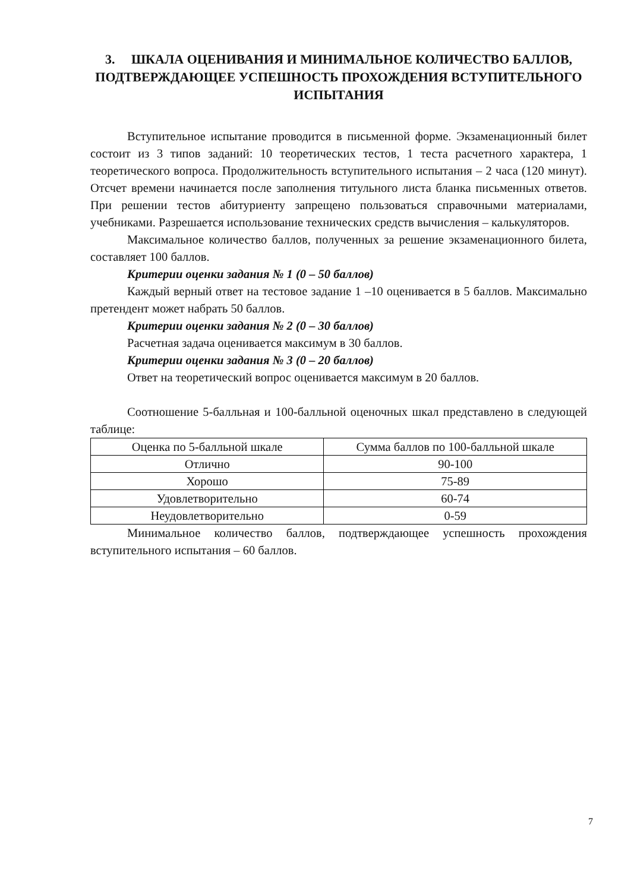3. ШКАЛА ОЦЕНИВАНИЯ И МИНИМАЛЬНОЕ КОЛИЧЕСТВО БАЛЛОВ, ПОДТВЕРЖДАЮЩЕЕ УСПЕШНОСТЬ ПРОХОЖДЕНИЯ ВСТУПИТЕЛЬНОГО ИСПЫТАНИЯ
Вступительное испытание проводится в письменной форме. Экзаменационный билет состоит из 3 типов заданий: 10 теоретических тестов, 1 теста расчетного характера, 1 теоретического вопроса. Продолжительность вступительного испытания – 2 часа (120 минут). Отсчет времени начинается после заполнения титульного листа бланка письменных ответов. При решении тестов абитуриенту запрещено пользоваться справочными материалами, учебниками. Разрешается использование технических средств вычисления – калькуляторов.
Максимальное количество баллов, полученных за решение экзаменационного билета, составляет 100 баллов.
Критерии оценки задания № 1 (0 – 50 баллов)
Каждый верный ответ на тестовое задание 1 –10 оценивается в 5 баллов. Максимально претендент может набрать 50 баллов.
Критерии оценки задания № 2 (0 – 30 баллов)
Расчетная задача оценивается максимум в 30 баллов.
Критерии оценки задания № 3 (0 – 20 баллов)
Ответ на теоретический вопрос оценивается максимум в 20 баллов.
Соотношение 5-балльная и 100-балльной оценочных шкал представлено в следующей таблице:
| Оценка по 5-балльной шкале | Сумма баллов по 100-балльной шкале |
| --- | --- |
| Отлично | 90-100 |
| Хорошо | 75-89 |
| Удовлетворительно | 60-74 |
| Неудовлетворительно | 0-59 |
Минимальное количество баллов, подтверждающее успешность прохождения вступительного испытания – 60 баллов.
7